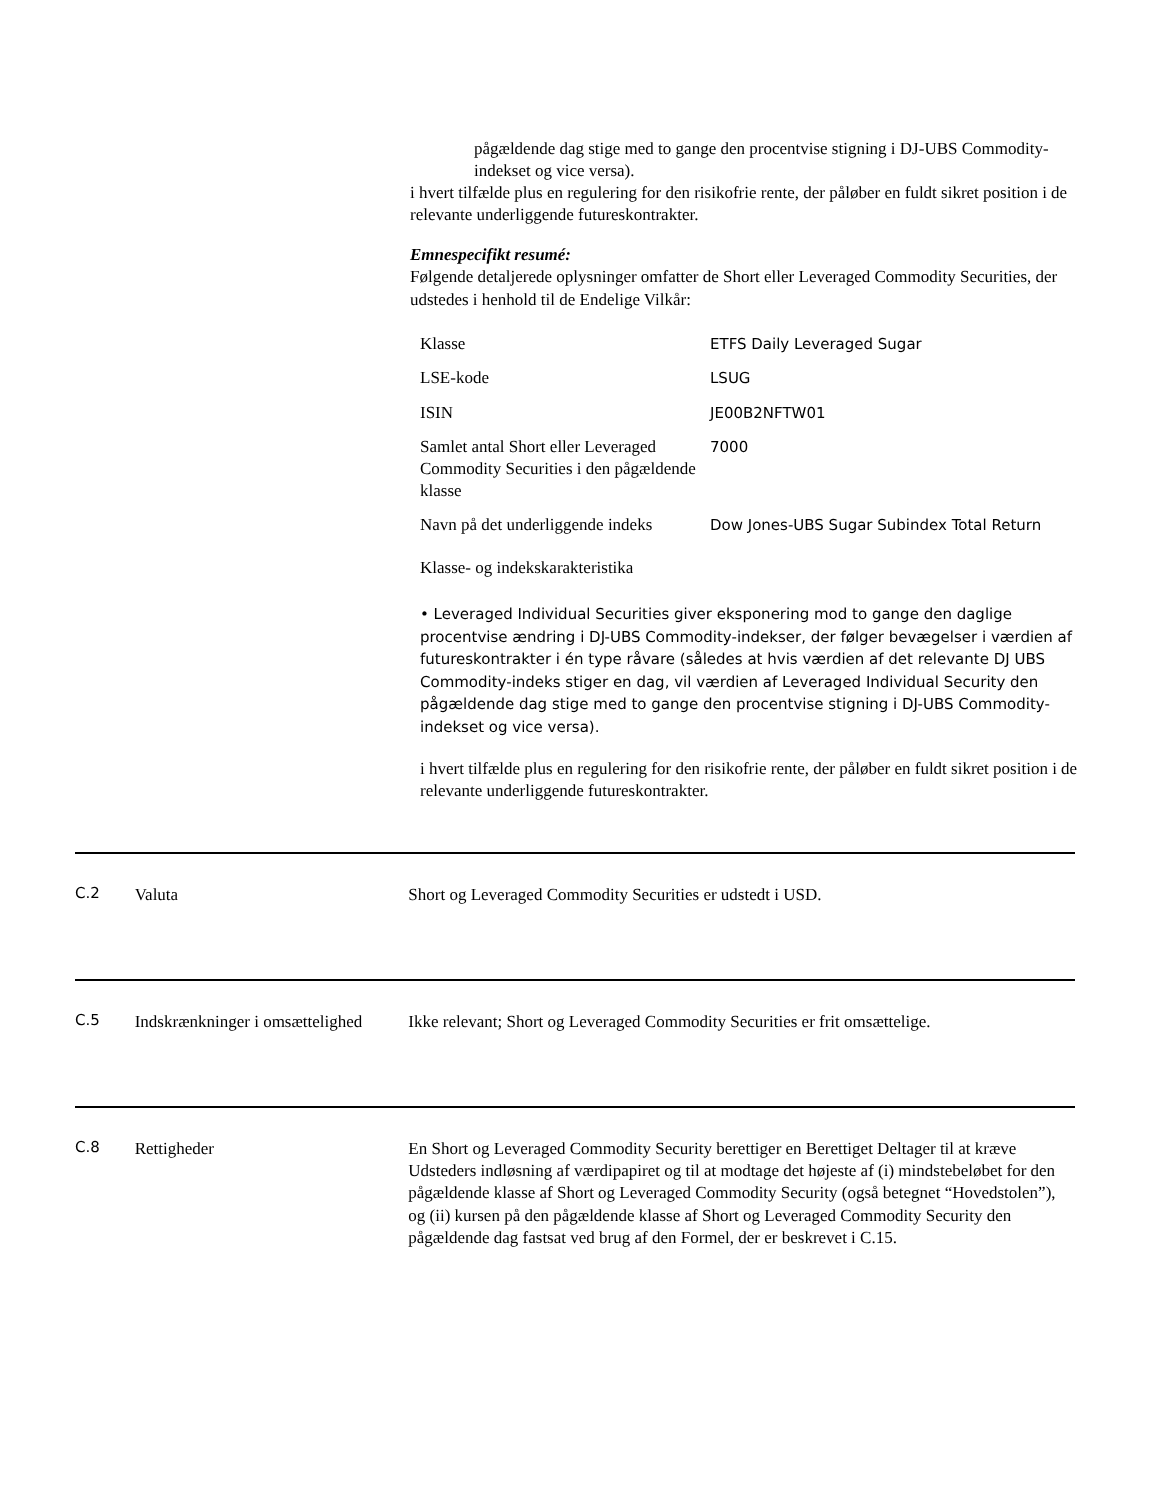pågældende dag stige med to gange den procentvise stigning i DJ-UBS Commodity-indekset og vice versa).
i hvert tilfælde plus en regulering for den risikofrie rente, der påløber en fuldt sikret position i de relevante underliggende futureskontrakter.
Emnespecifikt resumé:
Følgende detaljerede oplysninger omfatter de Short eller Leveraged Commodity Securities, der udstedes i henhold til de Endelige Vilkår:
| Klasse | ETFS Daily Leveraged Sugar |
| LSE-kode | LSUG |
| ISIN | JE00B2NFTW01 |
| Samlet antal Short eller Leveraged Commodity Securities i den pågældende klasse | 7000 |
| Navn på det underliggende indeks | Dow Jones-UBS Sugar Subindex Total Return |
Klasse- og indekskarakteristika
• Leveraged Individual Securities giver eksponering mod to gange den daglige procentvise ændring i DJ-UBS Commodity-indekser, der følger bevægelser i værdien af futureskontrakter i én type råvare (således at hvis værdien af det relevante DJ UBS Commodity-indeks stiger en dag, vil værdien af Leveraged Individual Security den pågældende dag stige med to gange den procentvise stigning i DJ-UBS Commodity-indekset og vice versa).
i hvert tilfælde plus en regulering for den risikofrie rente, der påløber en fuldt sikret position i de relevante underliggende futureskontrakter.
C.2 Valuta Short og Leveraged Commodity Securities er udstedt i USD.
C.5 Indskrænkninger i omsættelighed
Ikke relevant; Short og Leveraged Commodity Securities er frit omsættelige.
C.8 Rettigheder En Short og Leveraged Commodity Security berettiger en Berettiget Deltager til at kræve Udsteders indløsning af værdipapiret og til at modtage det højeste af (i) mindstebeløbet for den pågældende klasse af Short og Leveraged Commodity Security (også betegnet “Hovedstolen”), og (ii) kursen på den pågældende klasse af Short og Leveraged Commodity Security den pågældende dag fastsat ved brug af den Formel, der er beskrevet i C.15.